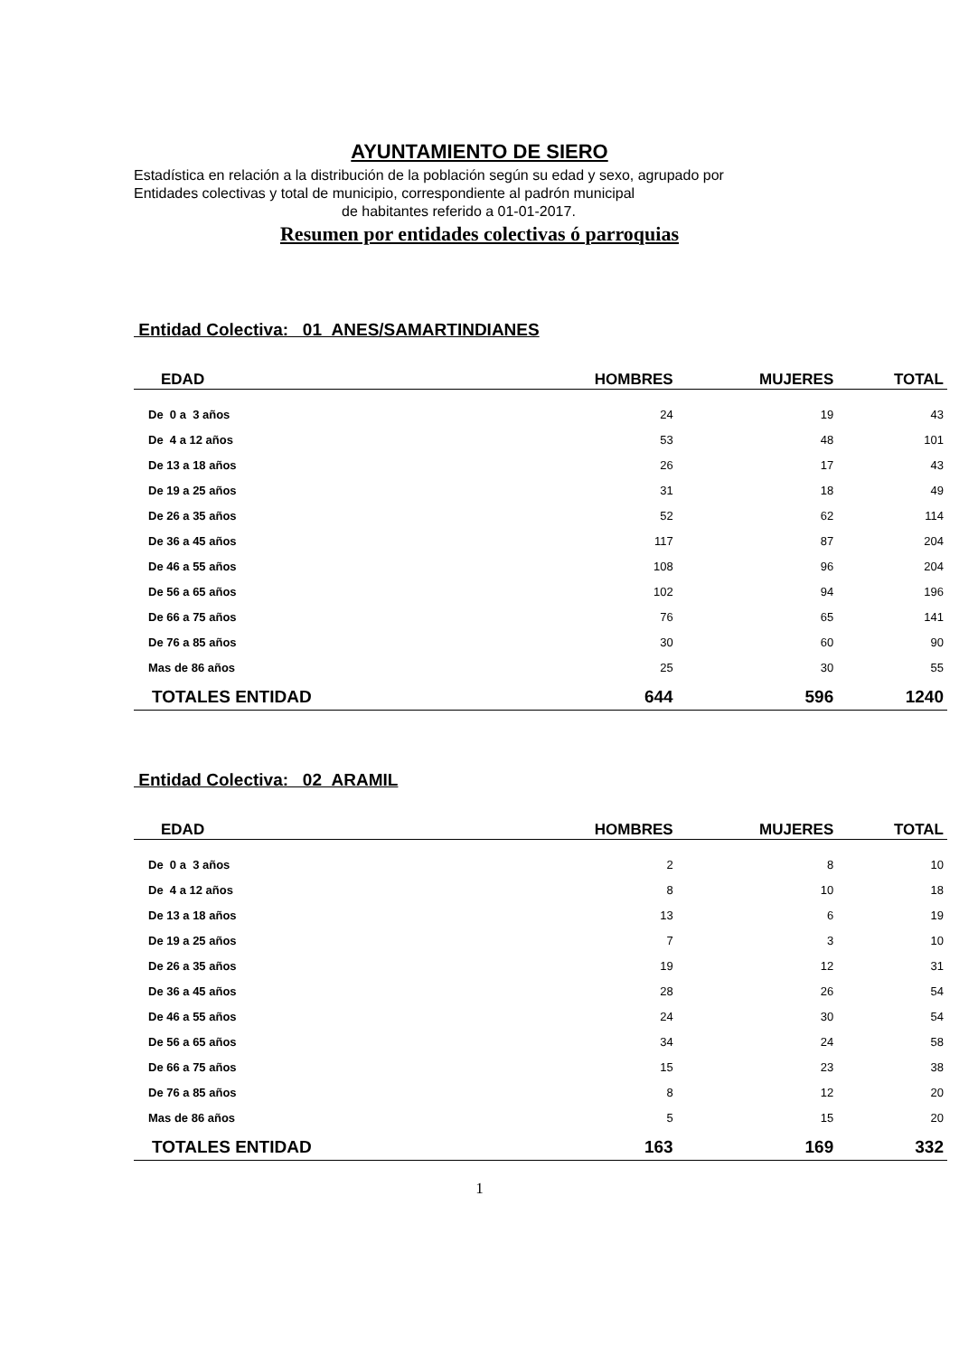AYUNTAMIENTO DE SIERO
Estadística en relación a la distribución de la población según su edad y sexo, agrupado por
Entidades colectivas y total de municipio, correspondiente al padrón municipal
de habitantes referido a 01-01-2017.
Resumen por entidades colectivas ó parroquias
Entidad Colectiva: 01 ANES/SAMARTINDIANES
| EDAD | HOMBRES | MUJERES | TOTAL |
| --- | --- | --- | --- |
| De 0 a 3 años | 24 | 19 | 43 |
| De 4 a 12 años | 53 | 48 | 101 |
| De 13 a 18 años | 26 | 17 | 43 |
| De 19 a 25 años | 31 | 18 | 49 |
| De 26 a 35 años | 52 | 62 | 114 |
| De 36 a 45 años | 117 | 87 | 204 |
| De 46 a 55 años | 108 | 96 | 204 |
| De 56 a 65 años | 102 | 94 | 196 |
| De 66 a 75 años | 76 | 65 | 141 |
| De 76 a 85 años | 30 | 60 | 90 |
| Mas de 86 años | 25 | 30 | 55 |
| TOTALES ENTIDAD | 644 | 596 | 1240 |
Entidad Colectiva: 02 ARAMIL
| EDAD | HOMBRES | MUJERES | TOTAL |
| --- | --- | --- | --- |
| De 0 a 3 años | 2 | 8 | 10 |
| De 4 a 12 años | 8 | 10 | 18 |
| De 13 a 18 años | 13 | 6 | 19 |
| De 19 a 25 años | 7 | 3 | 10 |
| De 26 a 35 años | 19 | 12 | 31 |
| De 36 a 45 años | 28 | 26 | 54 |
| De 46 a 55 años | 24 | 30 | 54 |
| De 56 a 65 años | 34 | 24 | 58 |
| De 66 a 75 años | 15 | 23 | 38 |
| De 76 a 85 años | 8 | 12 | 20 |
| Mas de 86 años | 5 | 15 | 20 |
| TOTALES ENTIDAD | 163 | 169 | 332 |
1